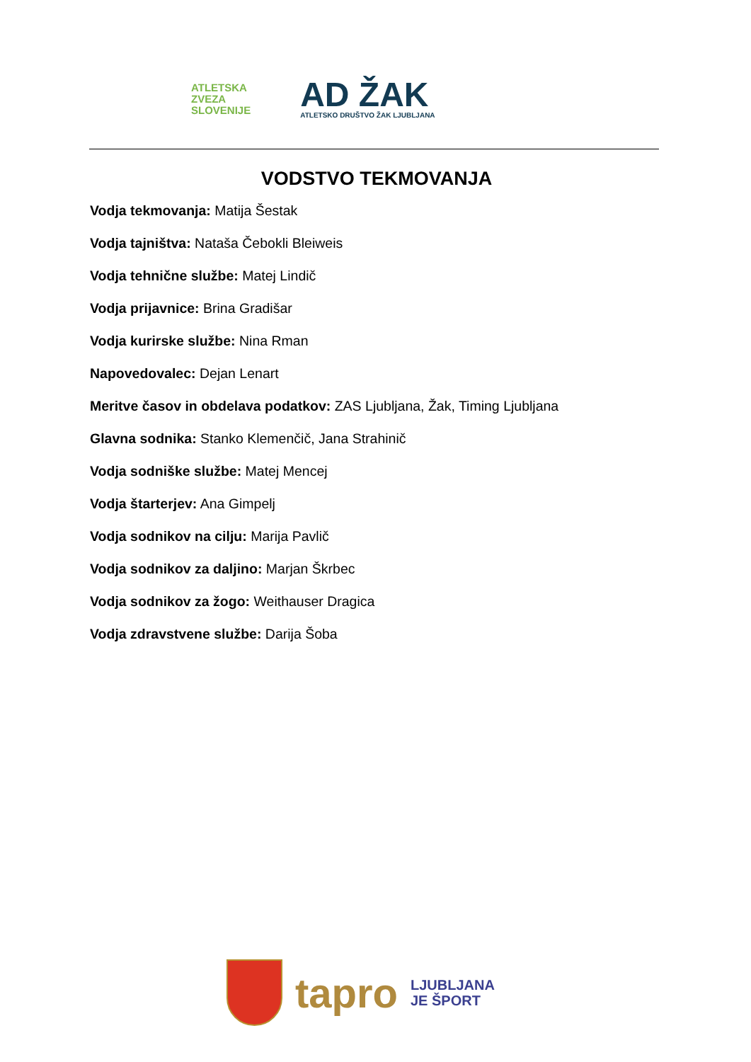ATLETSKA
ZVEZA
SLOVENIJE
AD ŽAK
ATLETSKO DRUŠTVO ŽAK LJUBLJANA
VODSTVO TEKMOVANJA
Vodja tekmovanja: Matija Šestak
Vodja tajništva: Nataša Čebokli Bleiweis
Vodja tehnične službe: Matej Lindič
Vodja prijavnice: Brina Gradišar
Vodja kurirske službe: Nina Rman
Napovedovalec: Dejan Lenart
Meritve časov in obdelava podatkov: ZAS Ljubljana, Žak, Timing Ljubljana
Glavna sodnika: Stanko Klemenčič, Jana Strahinič
Vodja sodniške službe: Matej Mencej
Vodja štarterjev: Ana Gimpelj
Vodja sodnikov na cilju: Marija Pavlič
Vodja sodnikov za daljino: Marjan Škrbec
Vodja sodnikov za žogo: Weithauser Dragica
Vodja zdravstvene službe: Darija Šoba
tapro
LJUBLJANA
JE ŠPORT